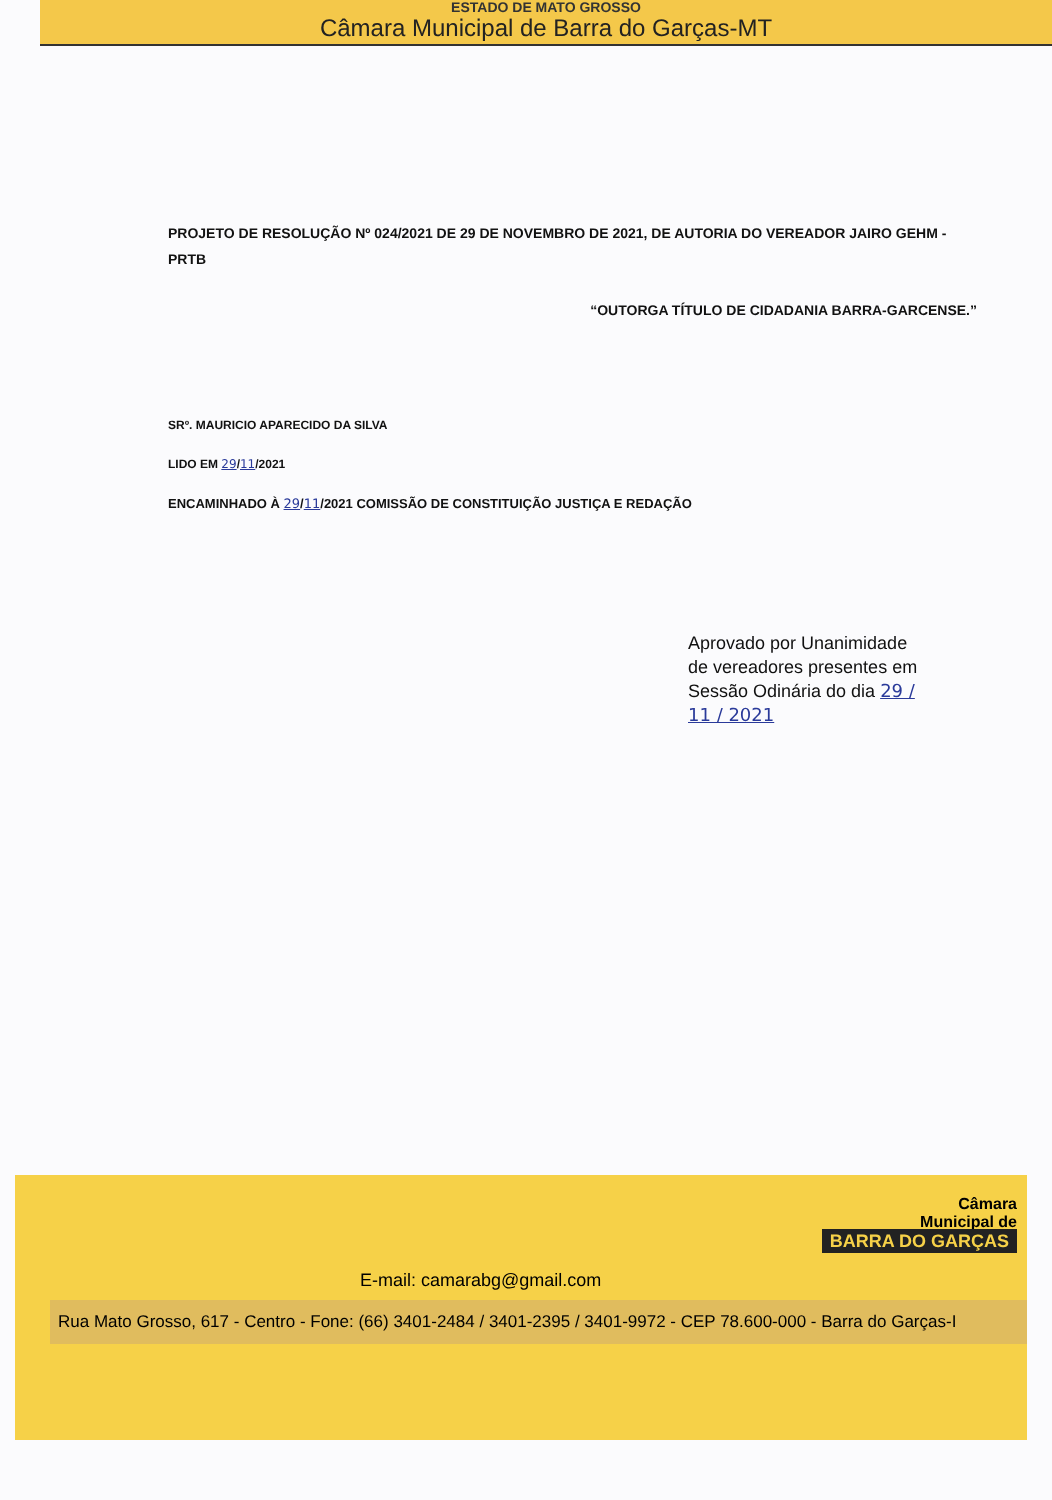ESTADO DE MATO GROSSO
Câmara Municipal de Barra do Garças-MT
PROJETO DE RESOLUÇÃO Nº 024/2021 DE 29 DE NOVEMBRO DE 2021, DE AUTORIA DO VEREADOR JAIRO GEHM - PRTB
“OUTORGA TÍTULO DE CIDADANIA BARRA-GARCENSE.”
SRº. MAURICIO APARECIDO DA SILVA
LIDO EM 29/11/2021
ENCAMINHADO À 29/11/2021 COMISSÃO DE CONSTITUIÇÃO JUSTIÇA E REDAÇÃO
Aprovado por Unanimidade de vereadores presentes em Sessão Odinária do dia 29 / 11 / 2021
Câmara
Municipal de
BARRA DO GARÇAS
E-mail: camarabg@gmail.com
Rua Mato Grosso, 617 - Centro - Fone: (66) 3401-2484 / 3401-2395 / 3401-9972 - CEP 78.600-000 - Barra do Garças-I